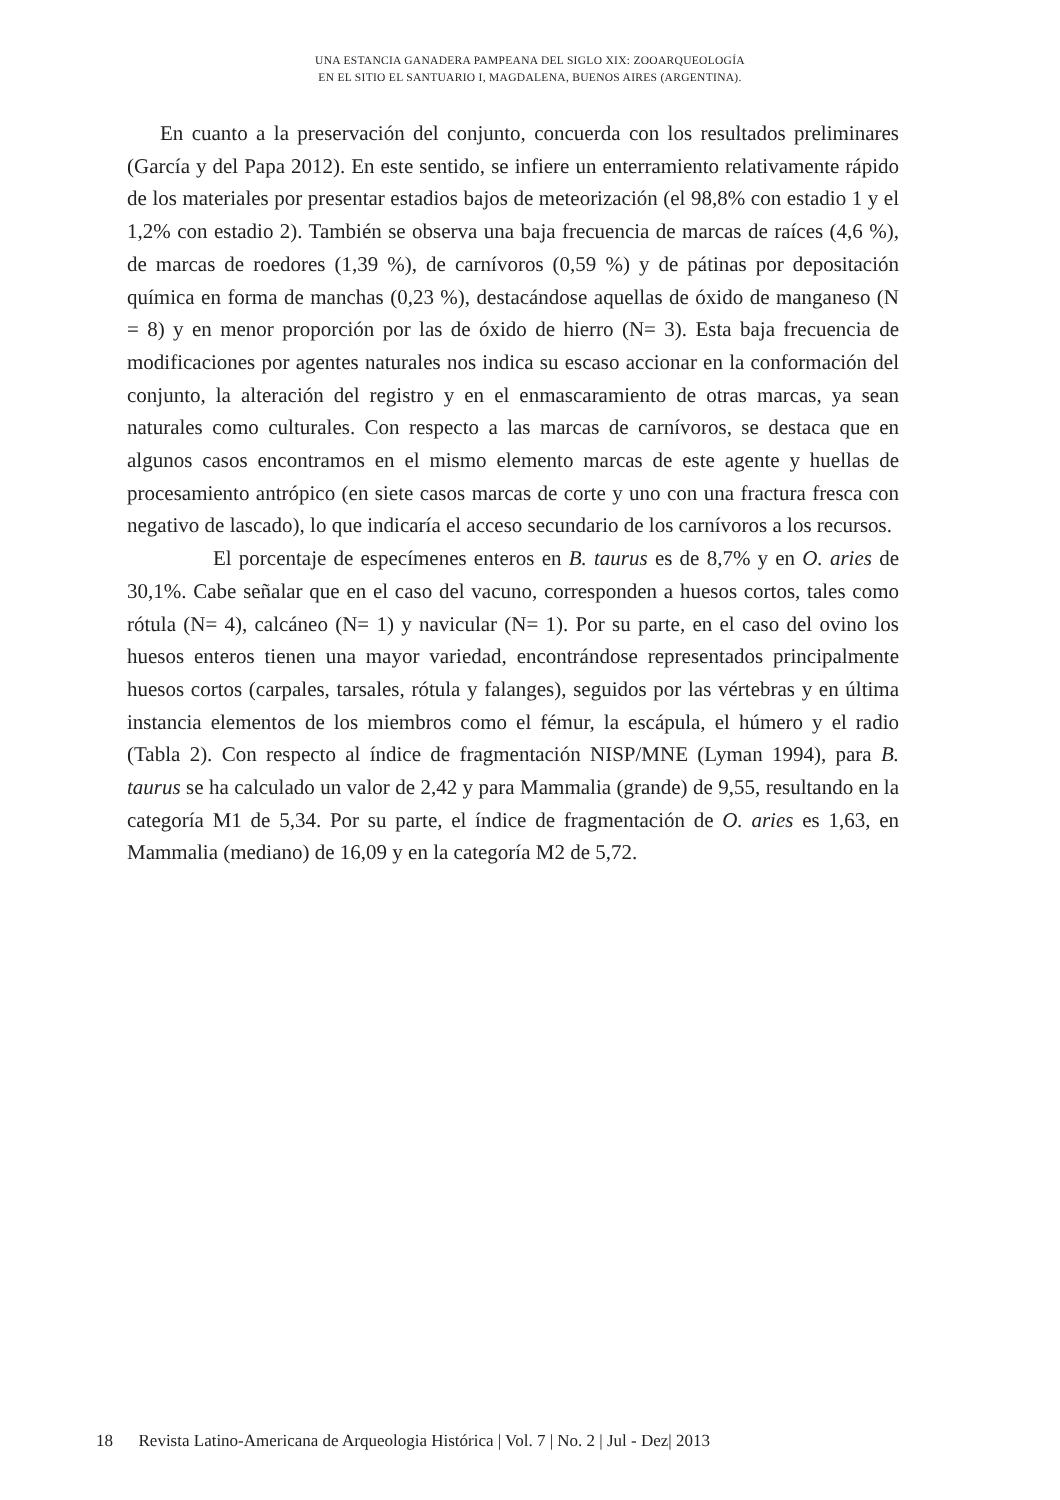UNA ESTANCIA GANADERA PAMPEANA DEL SIGLO XIX: ZOOARQUEOLOGÍA
EN EL SITIO EL SANTUARIO I, MAGDALENA, BUENOS AIRES (ARGENTINA).
En cuanto a la preservación del conjunto, concuerda con los resultados preliminares (García y del Papa 2012). En este sentido, se infiere un enterramiento relativamente rápido de los materiales por presentar estadios bajos de meteorización (el 98,8% con estadio 1 y el 1,2% con estadio 2). También se observa una baja frecuencia de marcas de raíces (4,6 %), de marcas de roedores (1,39 %), de carnívoros (0,59 %) y de pátinas por depositación química en forma de manchas (0,23 %), destacándose aquellas de óxido de manganeso (N = 8) y en menor proporción por las de óxido de hierro (N= 3). Esta baja frecuencia de modificaciones por agentes naturales nos indica su escaso accionar en la conformación del conjunto, la alteración del registro y en el enmascaramiento de otras marcas, ya sean naturales como culturales. Con respecto a las marcas de carnívoros, se destaca que en algunos casos encontramos en el mismo elemento marcas de este agente y huellas de procesamiento antrópico (en siete casos marcas de corte y uno con una fractura fresca con negativo de lascado), lo que indicaría el acceso secundario de los carnívoros a los recursos.
El porcentaje de especímenes enteros en B. taurus es de 8,7% y en O. aries de 30,1%. Cabe señalar que en el caso del vacuno, corresponden a huesos cortos, tales como rótula (N= 4), calcáneo (N= 1) y navicular (N= 1). Por su parte, en el caso del ovino los huesos enteros tienen una mayor variedad, encontrándose representados principalmente huesos cortos (carpales, tarsales, rótula y falanges), seguidos por las vértebras y en última instancia elementos de los miembros como el fémur, la escápula, el húmero y el radio (Tabla 2). Con respecto al índice de fragmentación NISP/MNE (Lyman 1994), para B. taurus se ha calculado un valor de 2,42 y para Mammalia (grande) de 9,55, resultando en la categoría M1 de 5,34. Por su parte, el índice de fragmentación de O. aries es 1,63, en Mammalia (mediano) de 16,09 y en la categoría M2 de 5,72.
18 Revista Latino-Americana de Arqueologia Histórica | Vol. 7 | No. 2 | Jul - Dez| 2013